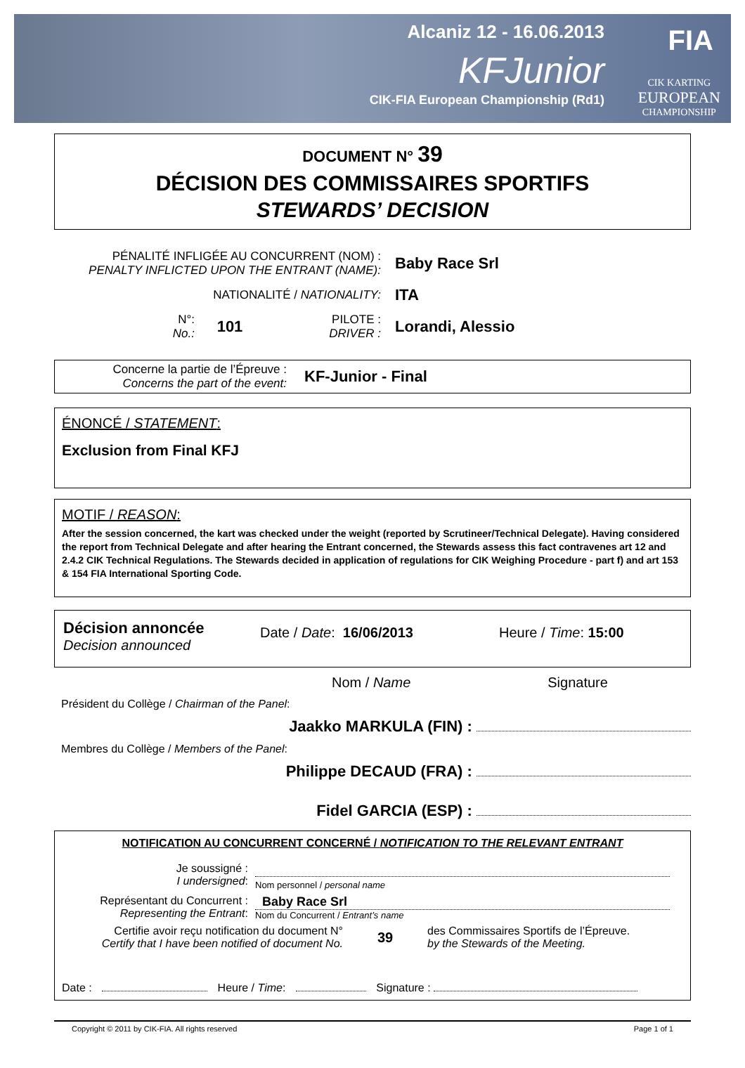Alcaniz 12 - 16.06.2013
KFJunior
CIK-FIA European Championship (Rd1)
CIK KARTING
EUROPEAN
CHAMPIONSHIP
FIA
DOCUMENT N° 39
DÉCISION DES COMMISSAIRES SPORTIFS
STEWARDS’ DECISION
PÉNALITÉ INFLIGÉE AU CONCURRENT (NOM) :
PENALTY INFLICTED UPON THE ENTRANT (NAME):
Baby Race Srl
NATIONALITÉ / NATIONALITY:
ITA
N°:
No.:
101
PILOTE :
DRIVER :
Lorandi, Alessio
Concerne la partie de l’Épreuve :
Concerns the part of the event:
KF-Junior - Final
ÉNONCÉ / STATEMENT:
Exclusion from Final KFJ
MOTIF / REASON:
After the session concerned, the kart was checked under the weight (reported by Scrutineer/Technical Delegate). Having considered the report from Technical Delegate and after hearing the Entrant concerned, the Stewards assess this fact contravenes art 12 and 2.4.2 CIK Technical Regulations. The Stewards decided in application of regulations for CIK Weighing Procedure - part f) and art 153 & 154 FIA International Sporting Code.
Décision annoncée
Decision announced
Date / Date: 16/06/2013 Heure / Time: 15:00
Nom / Name Signature
Président du Collège / Chairman of the Panel:
Jaakko MARKULA (FIN) :
Membres du Collège / Members of the Panel:
Philippe DECAUD (FRA) :
Fidel GARCIA (ESP) :
NOTIFICATION AU CONCURRENT CONCERNÉ / NOTIFICATION TO THE RELEVANT ENTRANT
Je soussigné :
I undersigned:
Nom personnel / personal name
Représentant du Concurrent :
Representing the Entrant:
Baby Race Srl
Nom du Concurrent / Entrant’s name
Certifie avoir reçu notification du document N°
Certify that I have been notified of document No.
39
des Commissaires Sportifs de l’Épreuve.
by the Stewards of the Meeting.
Date : Heure / Time: Signature :
Copyright © 2011 by CIK-FIA. All rights reserved Page 1 of 1